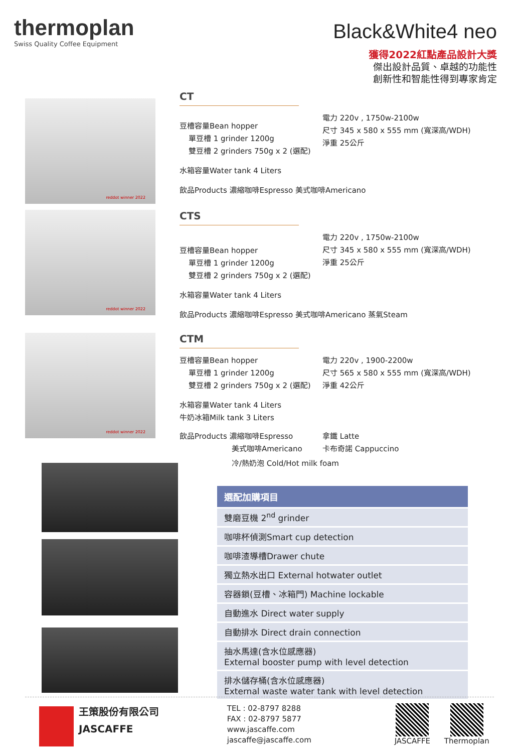thermoplan
Swiss Quality Coffee Equipment
Black&White4 neo
獲得2022紅點產品設計大獎
傑出設計品質、卓越的功能性
創新性和智能性得到專家肯定
reddot winner 2022
CT
豆槽容量Bean hopper
單豆槽 1 grinder 1200g
雙豆槽 2 grinders 750g x 2 (選配)
電力 220v , 1750w-2100w
尺寸 345 x 580 x 555 mm (寬深高/WDH)
淨重 25公斤
水箱容量Water tank 4 Liters
飲品Products 濃縮咖啡Espresso 美式咖啡Americano
reddot winner 2022
CTS
豆槽容量Bean hopper
單豆槽 1 grinder 1200g
雙豆槽 2 grinders 750g x 2 (選配)
電力 220v , 1750w-2100w
尺寸 345 x 580 x 555 mm (寬深高/WDH)
淨重 25公斤
水箱容量Water tank 4 Liters
飲品Products 濃縮咖啡Espresso 美式咖啡Americano 蒸氣Steam
reddot winner 2022
CTM
豆槽容量Bean hopper
單豆槽 1 grinder 1200g
雙豆槽 2 grinders 750g x 2 (選配)
電力 220v , 1900-2200w
尺寸 565 x 580 x 555 mm (寬深高/WDH)
淨重 42公斤
水箱容量Water tank 4 Liters
牛奶冰箱Milk tank 3 Liters
飲品Products 濃縮咖啡Espresso
美式咖啡Americano
拿鐵 Latte
卡布奇諾 Cappuccino
冷/熱奶泡 Cold/Hot milk foam
| 選配加購項目 |
| --- |
| 雙磨豆機 2<sup>nd</sup> grinder |
| 咖啡杯偵測Smart cup detection |
| 咖啡渣導槽Drawer chute |
| 獨立熱水出口 External hotwater outlet |
| 容器鎖(豆槽、冰箱門) Machine lockable |
| 自動進水 Direct water supply |
| 自動排水 Direct drain connection |
| 抽水馬達(含水位感應器) External booster pump with level detection |
| 排水儲存桶(含水位感應器) External waste water tank with level detection |
王策股份有限公司
JASCAFFE
TEL : 02-8797 8288
FAX : 02-8797 5877
www.jascaffe.com
jascaffe@jascaffe.com
JASCAFFE Thermoplan